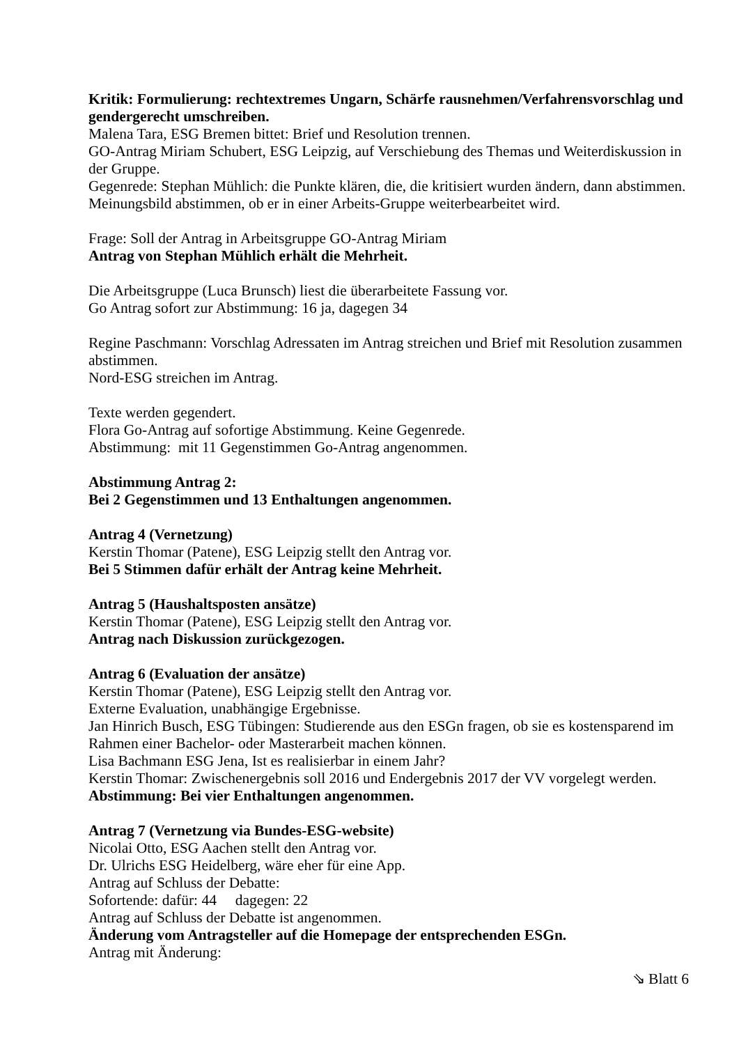Kritik: Formulierung: rechtextremes Ungarn, Schärfe rausnehmen/Verfahrensvorschlag und gendergerecht umschreiben.
Malena Tara, ESG Bremen bittet: Brief und Resolution trennen.
GO-Antrag Miriam Schubert, ESG Leipzig, auf Verschiebung des Themas und Weiterdiskussion in der Gruppe.
Gegenrede: Stephan Mühlich: die Punkte klären, die, die kritisiert wurden ändern, dann abstimmen.
Meinungsbild abstimmen, ob er in einer Arbeits-Gruppe weiterbearbeitet wird.
Frage: Soll der Antrag in Arbeitsgruppe GO-Antrag Miriam
Antrag von Stephan Mühlich erhält die Mehrheit.
Die Arbeitsgruppe (Luca Brunsch) liest die überarbeitete Fassung vor.
Go Antrag sofort zur Abstimmung: 16 ja, dagegen 34
Regine Paschmann: Vorschlag Adressaten im Antrag streichen und Brief mit Resolution zusammen abstimmen.
Nord-ESG streichen im Antrag.
Texte werden gegendert.
Flora Go-Antrag auf sofortige Abstimmung. Keine Gegenrede.
Abstimmung: mit 11 Gegenstimmen Go-Antrag angenommen.
Abstimmung Antrag 2:
Bei 2 Gegenstimmen und 13 Enthaltungen angenommen.
Antrag 4 (Vernetzung)
Kerstin Thomar (Patene), ESG Leipzig stellt den Antrag vor.
Bei 5 Stimmen dafür erhält der Antrag keine Mehrheit.
Antrag 5 (Haushaltsposten ansätze)
Kerstin Thomar (Patene), ESG Leipzig stellt den Antrag vor.
Antrag nach Diskussion zurückgezogen.
Antrag 6 (Evaluation der ansätze)
Kerstin Thomar (Patene), ESG Leipzig stellt den Antrag vor.
Externe Evaluation, unabhängige Ergebnisse.
Jan Hinrich Busch, ESG Tübingen: Studierende aus den ESGn fragen, ob sie es kostensparend im Rahmen einer Bachelor- oder Masterarbeit machen können.
Lisa Bachmann ESG Jena, Ist es realisierbar in einem Jahr?
Kerstin Thomar: Zwischenergebnis soll 2016 und Endergebnis 2017 der VV vorgelegt werden.
Abstimmung: Bei vier Enthaltungen angenommen.
Antrag 7 (Vernetzung via Bundes-ESG-website)
Nicolai Otto, ESG Aachen stellt den Antrag vor.
Dr. Ulrichs ESG Heidelberg, wäre eher für eine App.
Antrag auf Schluss der Debatte:
Sofortende: dafür: 44 dagegen: 22
Antrag auf Schluss der Debatte ist angenommen.
Änderung vom Antragsteller auf die Homepage der entsprechenden ESGn.
Antrag mit Änderung:
⇘ Blatt 6